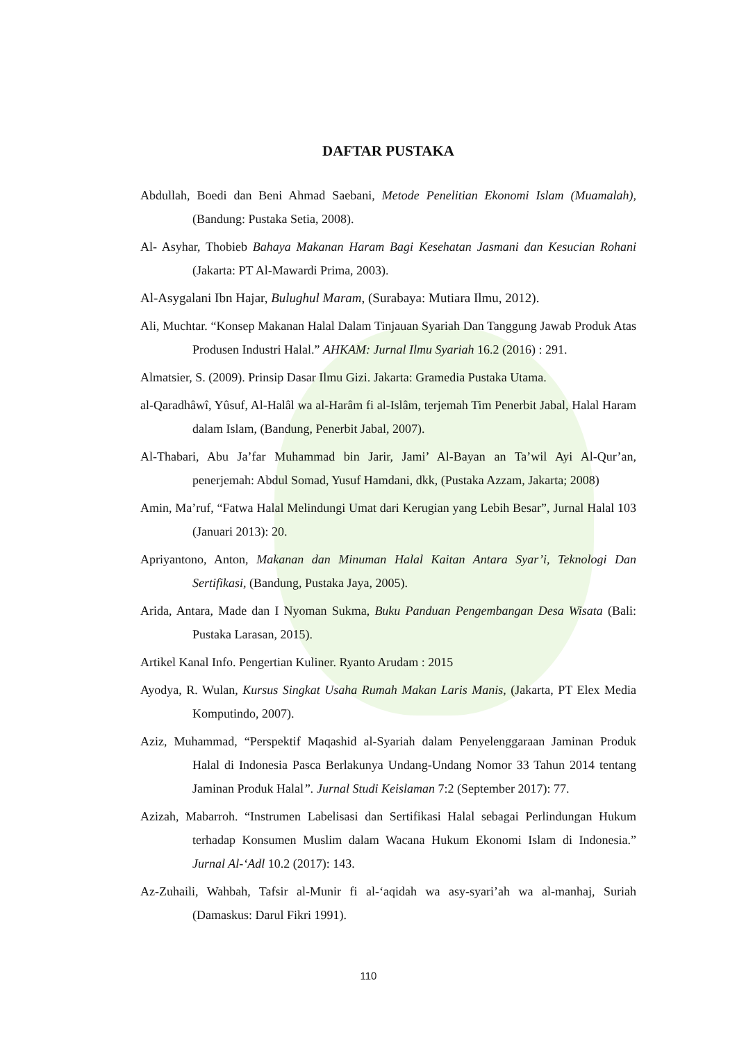DAFTAR PUSTAKA
Abdullah, Boedi dan Beni Ahmad Saebani, Metode Penelitian Ekonomi Islam (Muamalah), (Bandung: Pustaka Setia, 2008).
Al- Asyhar, Thobieb Bahaya Makanan Haram Bagi Kesehatan Jasmani dan Kesucian Rohani (Jakarta: PT Al-Mawardi Prima, 2003).
Al-Asygalani Ibn Hajar, Bulughul Maram, (Surabaya: Mutiara Ilmu, 2012).
Ali, Muchtar. “Konsep Makanan Halal Dalam Tinjauan Syariah Dan Tanggung Jawab Produk Atas Produsen Industri Halal.” AHKAM: Jurnal Ilmu Syariah 16.2 (2016) : 291.
Almatsier, S. (2009). Prinsip Dasar Ilmu Gizi. Jakarta: Gramedia Pustaka Utama.
al-Qaradhâwî, Yûsuf, Al-Halâl wa al-Harâm fi al-Islâm, terjemah Tim Penerbit Jabal, Halal Haram dalam Islam, (Bandung, Penerbit Jabal, 2007).
Al-Thabari, Abu Ja’far Muhammad bin Jarir, Jami’ Al-Bayan an Ta’wil Ayi Al-Qur’an, penerjemah: Abdul Somad, Yusuf Hamdani, dkk, (Pustaka Azzam, Jakarta; 2008)
Amin, Ma’ruf, “Fatwa Halal Melindungi Umat dari Kerugian yang Lebih Besar”, Jurnal Halal 103 (Januari 2013): 20.
Apriyantono, Anton, Makanan dan Minuman Halal Kaitan Antara Syar’i, Teknologi Dan Sertifikasi, (Bandung, Pustaka Jaya, 2005).
Arida, Antara, Made dan I Nyoman Sukma, Buku Panduan Pengembangan Desa Wisata (Bali: Pustaka Larasan, 2015).
Artikel Kanal Info. Pengertian Kuliner. Ryanto Arudam : 2015
Ayodya, R. Wulan, Kursus Singkat Usaha Rumah Makan Laris Manis, (Jakarta, PT Elex Media Komputindo, 2007).
Aziz, Muhammad, “Perspektif Maqashid al-Syariah dalam Penyelenggaraan Jaminan Produk Halal di Indonesia Pasca Berlakunya Undang-Undang Nomor 33 Tahun 2014 tentang Jaminan Produk Halal”. Jurnal Studi Keislaman 7:2 (September 2017): 77.
Azizah, Mabarroh. “Instrumen Labelisasi dan Sertifikasi Halal sebagai Perlindungan Hukum terhadap Konsumen Muslim dalam Wacana Hukum Ekonomi Islam di Indonesia.” Jurnal Al-‘Adl 10.2 (2017): 143.
Az-Zuhaili, Wahbah, Tafsir al-Munir fi al-‘aqidah wa asy-syari’ah wa al-manhaj, Suriah (Damaskus: Darul Fikri 1991).
110